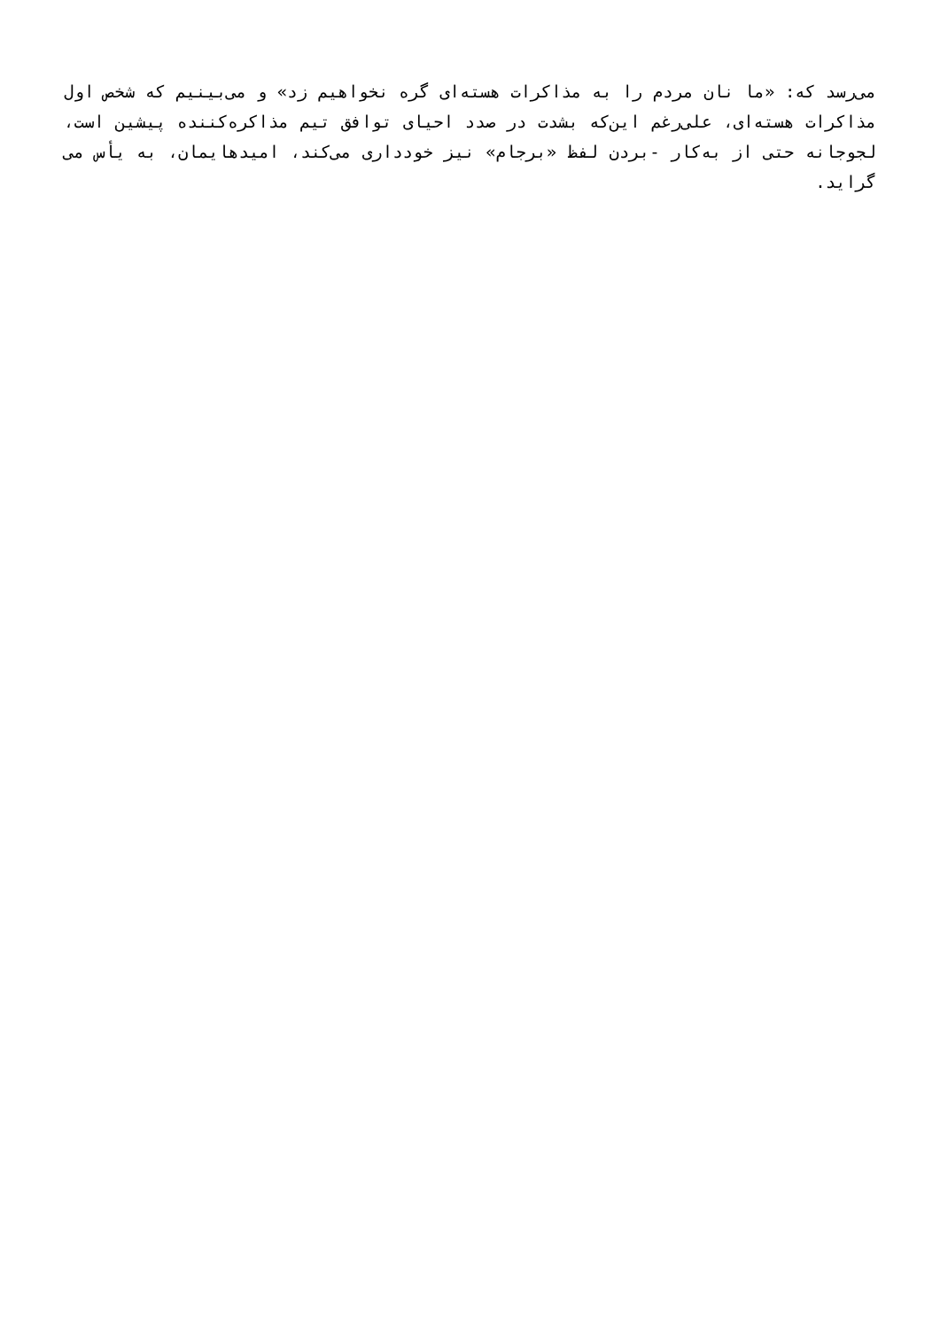می‌رسد که: «ما نان مردم را به مذاکرات هسته‌ای گره نخواهیم زد» و می‌بینیم که شخص اول مذاکرات هسته‌ای، علی‌رغم این‌که بشدت در صدد احیای توافق تیم مذاکره‌کننده پیشین است، لجوجانه حتی از به‌کار -بردن لفظ «برجام» نیز خودداری می‌کند، امیدهایمان، به یأس می گراید.